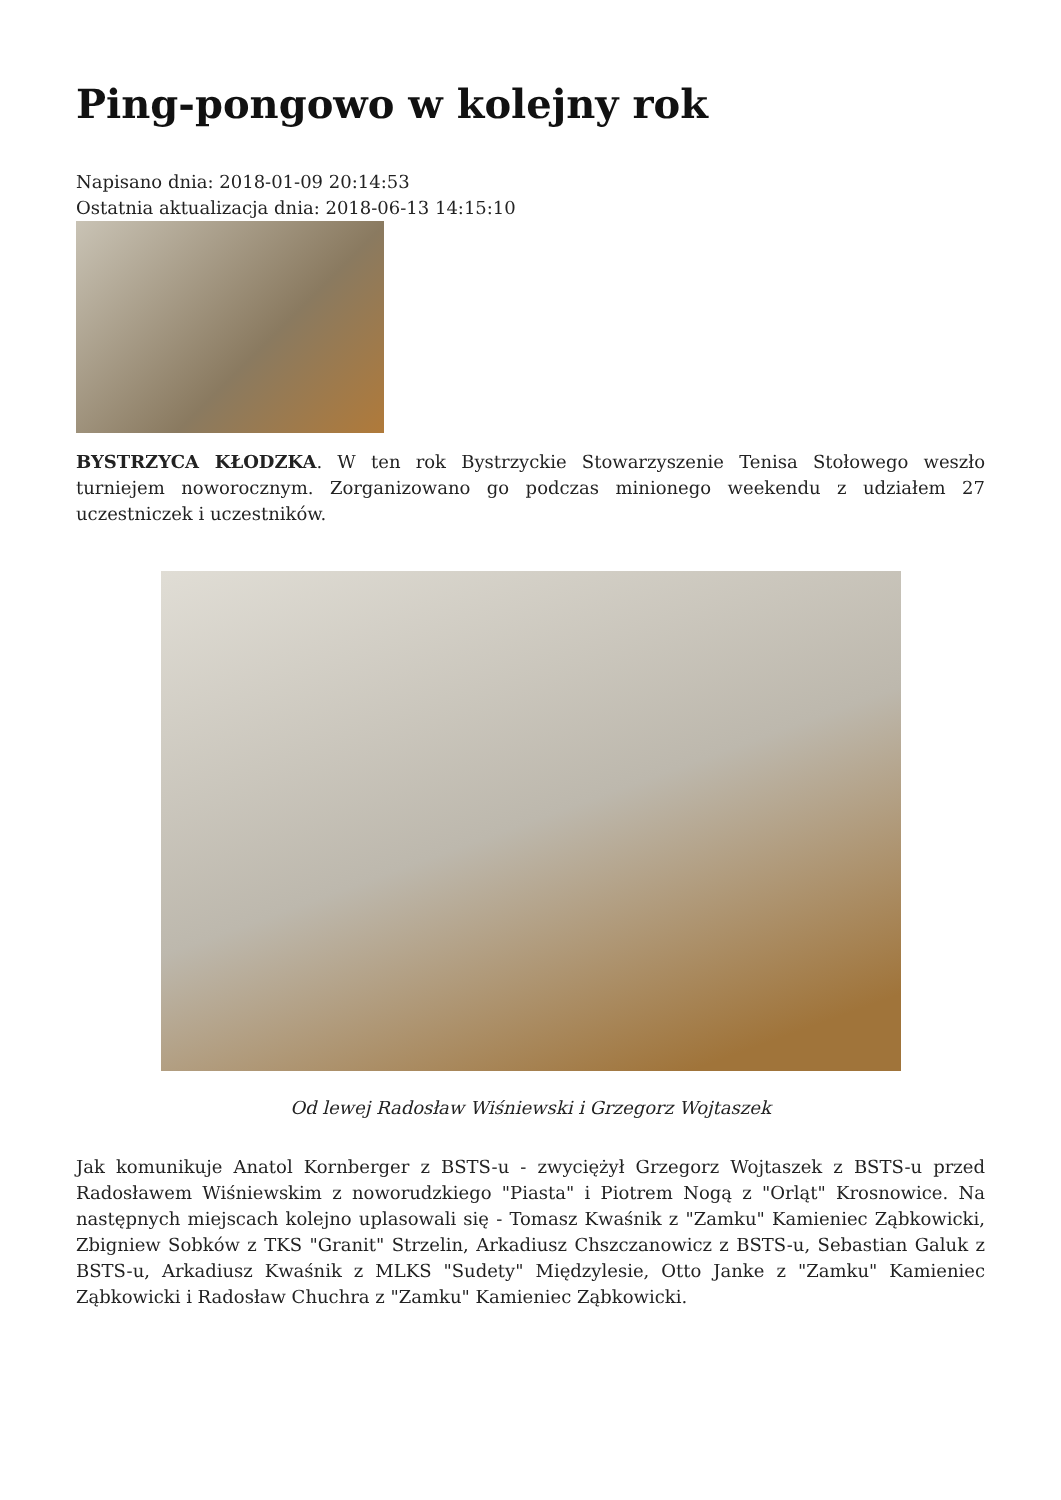Ping-pongowo w kolejny rok
Napisano dnia: 2018-01-09 20:14:53
Ostatnia aktualizacja dnia: 2018-06-13 14:15:10
BYSTRZYCA KŁODZKA. W ten rok Bystrzyckie Stowarzyszenie Tenisa Stołowego weszło turniejem noworocznym. Zorganizowano go podczas minionego weekendu z udziałem 27 uczestniczek i uczestników.
Od lewej Radosław Wiśniewski i Grzegorz Wojtaszek
Jak komunikuje Anatol Kornberger z BSTS-u - zwyciężył Grzegorz Wojtaszek z BSTS-u przed Radosławem Wiśniewskim z noworudzkiego "Piasta" i Piotrem Nogą z "Orląt" Krosnowice. Na następnych miejscach kolejno uplasowali się - Tomasz Kwaśnik z "Zamku" Kamieniec Ząbkowicki, Zbigniew Sobków z TKS "Granit" Strzelin, Arkadiusz Chszczanowicz z BSTS-u, Sebastian Galuk z BSTS-u, Arkadiusz Kwaśnik z MLKS "Sudety" Międzylesie, Otto Janke z "Zamku" Kamieniec Ząbkowicki i Radosław Chuchra z "Zamku" Kamieniec Ząbkowicki.